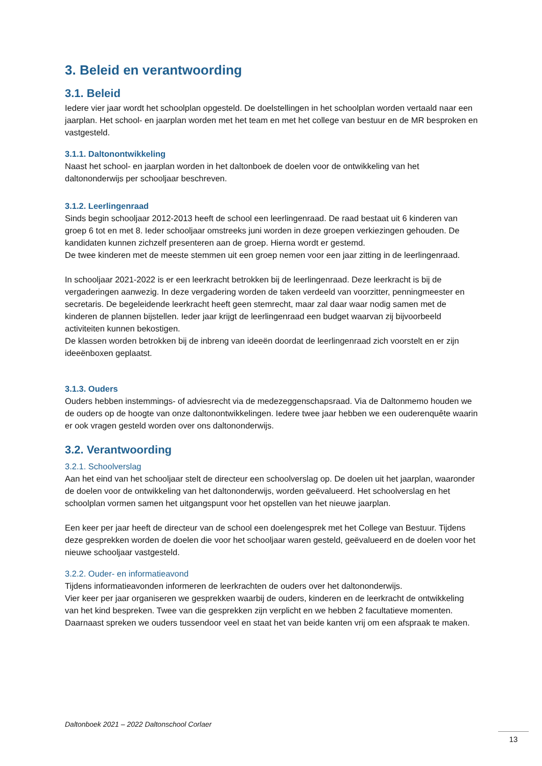3. Beleid en verantwoording
3.1. Beleid
Iedere vier jaar wordt het schoolplan opgesteld. De doelstellingen in het schoolplan worden vertaald naar een jaarplan. Het school- en jaarplan worden met het team en met het college van bestuur en de MR besproken en vastgesteld.
3.1.1. Daltonontwikkeling
Naast het school- en jaarplan worden in het daltonboek de doelen voor de ontwikkeling van het daltononderwijs per schooljaar beschreven.
3.1.2. Leerlingenraad
Sinds begin schooljaar 2012-2013 heeft de school een leerlingenraad. De raad bestaat uit 6 kinderen van groep 6 tot en met 8. Ieder schooljaar omstreeks juni worden in deze groepen verkiezingen gehouden. De kandidaten kunnen zichzelf presenteren aan de groep. Hierna wordt er gestemd.
De twee kinderen met de meeste stemmen uit een groep nemen voor een jaar zitting in de leerlingenraad.
In schooljaar 2021-2022 is er een leerkracht betrokken bij de leerlingenraad. Deze leerkracht is bij de vergaderingen aanwezig. In deze vergadering worden de taken verdeeld van voorzitter, penningmeester en secretaris. De begeleidende leerkracht heeft geen stemrecht, maar zal daar waar nodig samen met de kinderen de plannen bijstellen. Ieder jaar krijgt de leerlingenraad een budget waarvan zij bijvoorbeeld activiteiten kunnen bekostigen.
De klassen worden betrokken bij de inbreng van ideeën doordat de leerlingenraad zich voorstelt en er zijn ideeënboxen geplaatst.
3.1.3. Ouders
Ouders hebben instemmings- of adviesrecht via de medezeggenschapsraad. Via de Daltonmemo houden we de ouders op de hoogte van onze daltonontwikkelingen. Iedere twee jaar hebben we een ouderenquête waarin er ook vragen gesteld worden over ons daltononderwijs.
3.2. Verantwoording
3.2.1. Schoolverslag
Aan het eind van het schooljaar stelt de directeur een schoolverslag op. De doelen uit het jaarplan, waaronder de doelen voor de ontwikkeling van het daltononderwijs, worden geëvalueerd. Het schoolverslag en het schoolplan vormen samen het uitgangspunt voor het opstellen van het nieuwe jaarplan.
Een keer per jaar heeft de directeur van de school een doelengesprek met het College van Bestuur. Tijdens deze gesprekken worden de doelen die voor het schooljaar waren gesteld, geëvalueerd en de doelen voor het nieuwe schooljaar vastgesteld.
3.2.2. Ouder- en informatieavond
Tijdens informatieavonden informeren de leerkrachten de ouders over het daltononderwijs.
Vier keer per jaar organiseren we gesprekken waarbij de ouders, kinderen en de leerkracht de ontwikkeling van het kind bespreken. Twee van die gesprekken zijn verplicht en we hebben 2 facultatieve momenten. Daarnaast spreken we ouders tussendoor veel en staat het van beide kanten vrij om een afspraak te maken.
Daltonboek 2021 – 2022 Daltonschool Corlaer
13